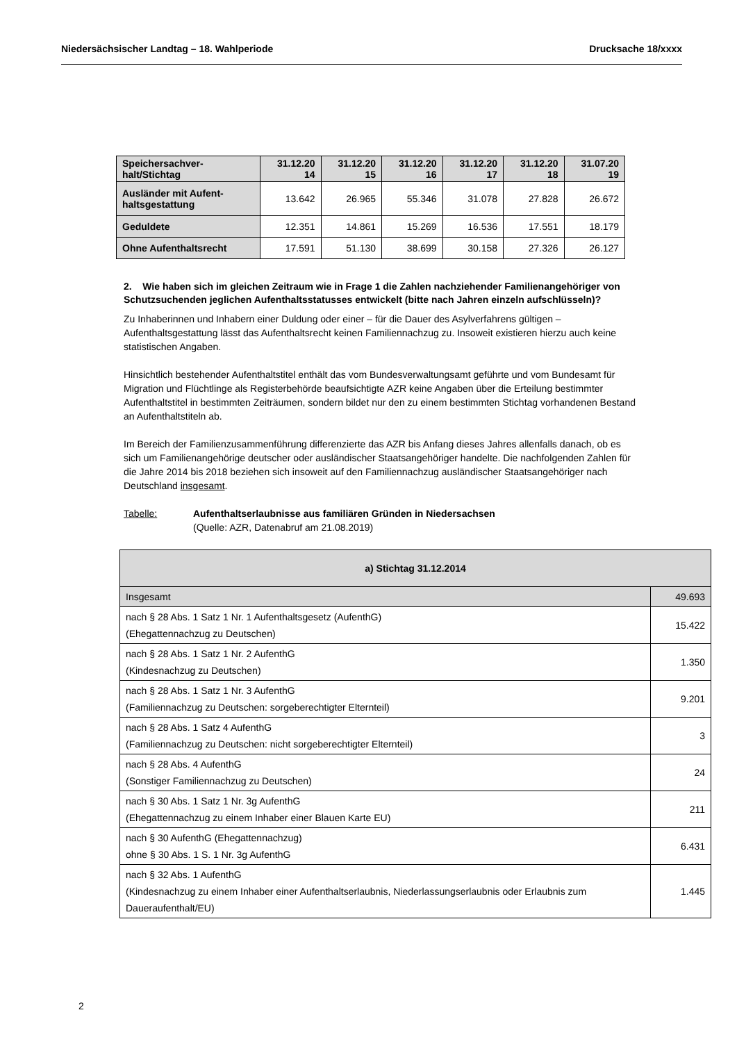Niedersächsischer Landtag – 18. Wahlperiode Drucksache 18/xxxx
| Speichersachver- halt/Stichtag | 31.12.20 14 | 31.12.20 15 | 31.12.20 16 | 31.12.20 17 | 31.12.20 18 | 31.07.20 19 |
| --- | --- | --- | --- | --- | --- | --- |
| Ausländer mit Aufent- haltsgestattung | 13.642 | 26.965 | 55.346 | 31.078 | 27.828 | 26.672 |
| Geduldete | 12.351 | 14.861 | 15.269 | 16.536 | 17.551 | 18.179 |
| Ohne Aufenthaltsrecht | 17.591 | 51.130 | 38.699 | 30.158 | 27.326 | 26.127 |
2. Wie haben sich im gleichen Zeitraum wie in Frage 1 die Zahlen nachziehender Familienangehöriger von Schutzsuchenden jeglichen Aufenthaltsstatusses entwickelt (bitte nach Jahren einzeln aufschlüsseln)?
Zu Inhaberinnen und Inhabern einer Duldung oder einer – für die Dauer des Asylverfahrens gültigen – Aufenthaltsgestattung lässt das Aufenthaltsrecht keinen Familiennachzug zu. Insoweit existieren hierzu auch keine statistischen Angaben.
Hinsichtlich bestehender Aufenthaltstitel enthält das vom Bundesverwaltungsamt geführte und vom Bundesamt für Migration und Flüchtlinge als Registerbehörde beaufsichtigte AZR keine Angaben über die Erteilung bestimmter Aufenthaltstitel in bestimmten Zeiträumen, sondern bildet nur den zu einem bestimmten Stichtag vorhandenen Bestand an Aufenthaltstiteln ab.
Im Bereich der Familienzusammenführung differenzierte das AZR bis Anfang dieses Jahres allenfalls danach, ob es sich um Familienangehörige deutscher oder ausländischer Staatsangehöriger handelte. Die nachfolgenden Zahlen für die Jahre 2014 bis 2018 beziehen sich insoweit auf den Familiennachzug ausländischer Staatsangehöriger nach Deutschland insgesamt.
Tabelle: Aufenthaltserlaubnisse aus familiären Gründen in Niedersachsen
(Quelle: AZR, Datenabruf am 21.08.2019)
| a) Stichtag 31.12.2014 | |
| --- | --- |
| Insgesamt | 49.693 |
| nach § 28 Abs. 1 Satz 1 Nr. 1 Aufenthaltsgesetz (AufenthG) (Ehegattennachzug zu Deutschen) | 15.422 |
| nach § 28 Abs. 1 Satz 1 Nr. 2 AufenthG (Kindesnachzug zu Deutschen) | 1.350 |
| nach § 28 Abs. 1 Satz 1 Nr. 3 AufenthG (Familiennachzug zu Deutschen: sorgeberechtigter Elternteil) | 9.201 |
| nach § 28 Abs. 1 Satz 4 AufenthG (Familiennachzug zu Deutschen: nicht sorgeberechtigter Elternteil) | 3 |
| nach § 28 Abs. 4 AufenthG (Sonstiger Familiennachzug zu Deutschen) | 24 |
| nach § 30 Abs. 1 Satz 1 Nr. 3g AufenthG (Ehegattennachzug zu einem Inhaber einer Blauen Karte EU) | 211 |
| nach § 30 AufenthG (Ehegattennachzug) ohne § 30 Abs. 1 S. 1 Nr. 3g AufenthG | 6.431 |
| nach § 32 Abs. 1 AufenthG (Kindesnachzug zu einem Inhaber einer Aufenthaltserlaubnis, Niederlassungserlaubnis oder Erlaubnis zum Daueraufenthalt/EU) | 1.445 |
2